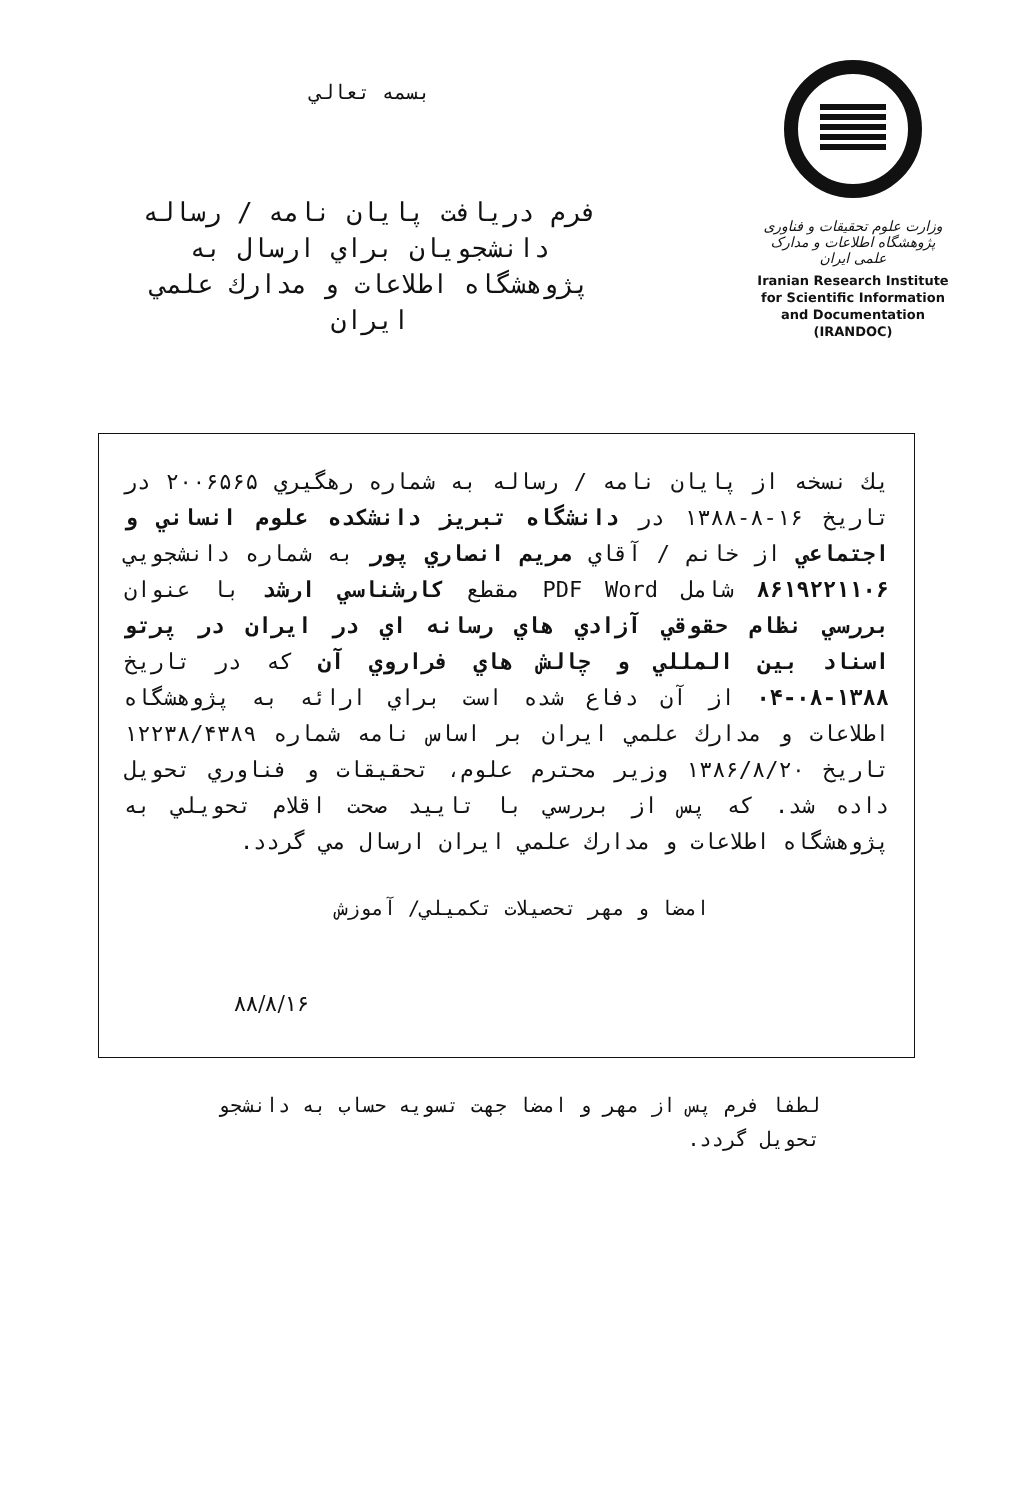بسمه تعالي
فرم دريافت پايان نامه / رساله
دانشجويان براي ارسال به
پژوهشگاه اطلاعات و مدارك علمي
ايران
وزارت علوم تحقیقات و فناوری
پژوهشگاه اطلاعات و مدارک علمی ایران
Iranian Research Institute
for Scientific Information
and Documentation
(IRANDOC)
يك نسخه از پايان نامه / رساله به شماره رهگيري ۲۰۰۶۵۶۵ در تاريخ ۱۶-۸-۱۳۸۸ در دانشگاه تبريز دانشكده علوم انساني و اجتماعي از خانم / آقاي مريم انصاري پور به شماره دانشجويي ۸۶۱۹۲۲۱۱۰۶ شامل PDF Word مقطع كارشناسي ارشد با عنوان بررسي نظام حقوقي آزادي هاي رسانه اي در ايران در پرتو اسناد بين المللي و چالش هاي فراروي آن كه در تاريخ ۱۳۸۸-۰۸-۰۴ از آن دفاع شده است براي ارائه به پژوهشگاه اطلاعات و مدارك علمي ايران بر اساس نامه شماره ۱۲۲۳۸/۴۳۸۹ تاريخ ۱۳۸۶/۸/۲۰ وزير محترم علوم، تحقيقات و فناوري تحويل داده شد. كه پس از بررسي با تاييد صحت اقلام تحويلي به پژوهشگاه اطلاعات و مدارك علمي ايران ارسال مي گردد.
امضا و مهر تحصيلات تكميلي/ آموزش
۸۸/۸/۱۶
لطفا فرم پس از مهر و امضا جهت تسويه حساب به دانشجو تحويل گردد.